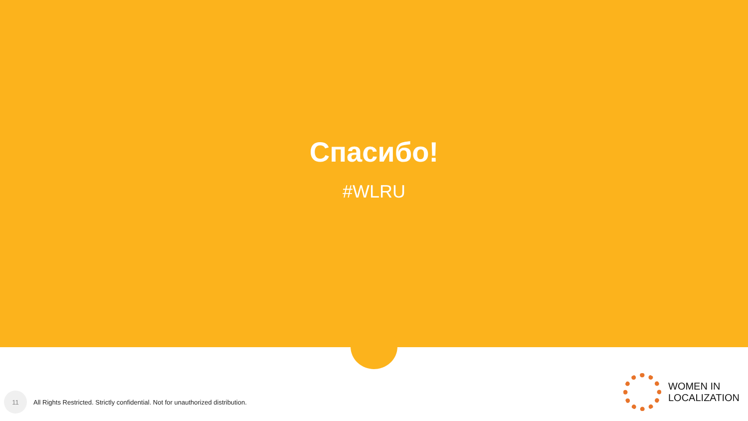Спасибо!
#WLRU
11
All Rights Restricted. Strictly confidential. Not for unauthorized distribution.
WOMEN IN
LOCALIZATION